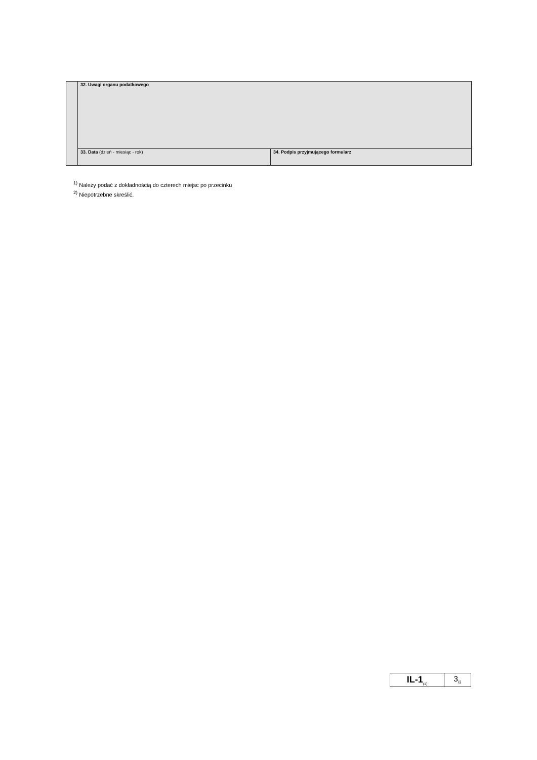| | 32. Uwagi organu podatkowego | |
| | 33. Data (dzień - miesiąc - rok) | 34. Podpis przyjmującego formularz |
<sup>1)</sup> Należy podać z dokładnością do czterech miejsc po przecinku
<sup>2)</sup> Niepotrzebne skreślić.
| IL-1<sub>(1)</sub> | 3<sub>/3</sub> |